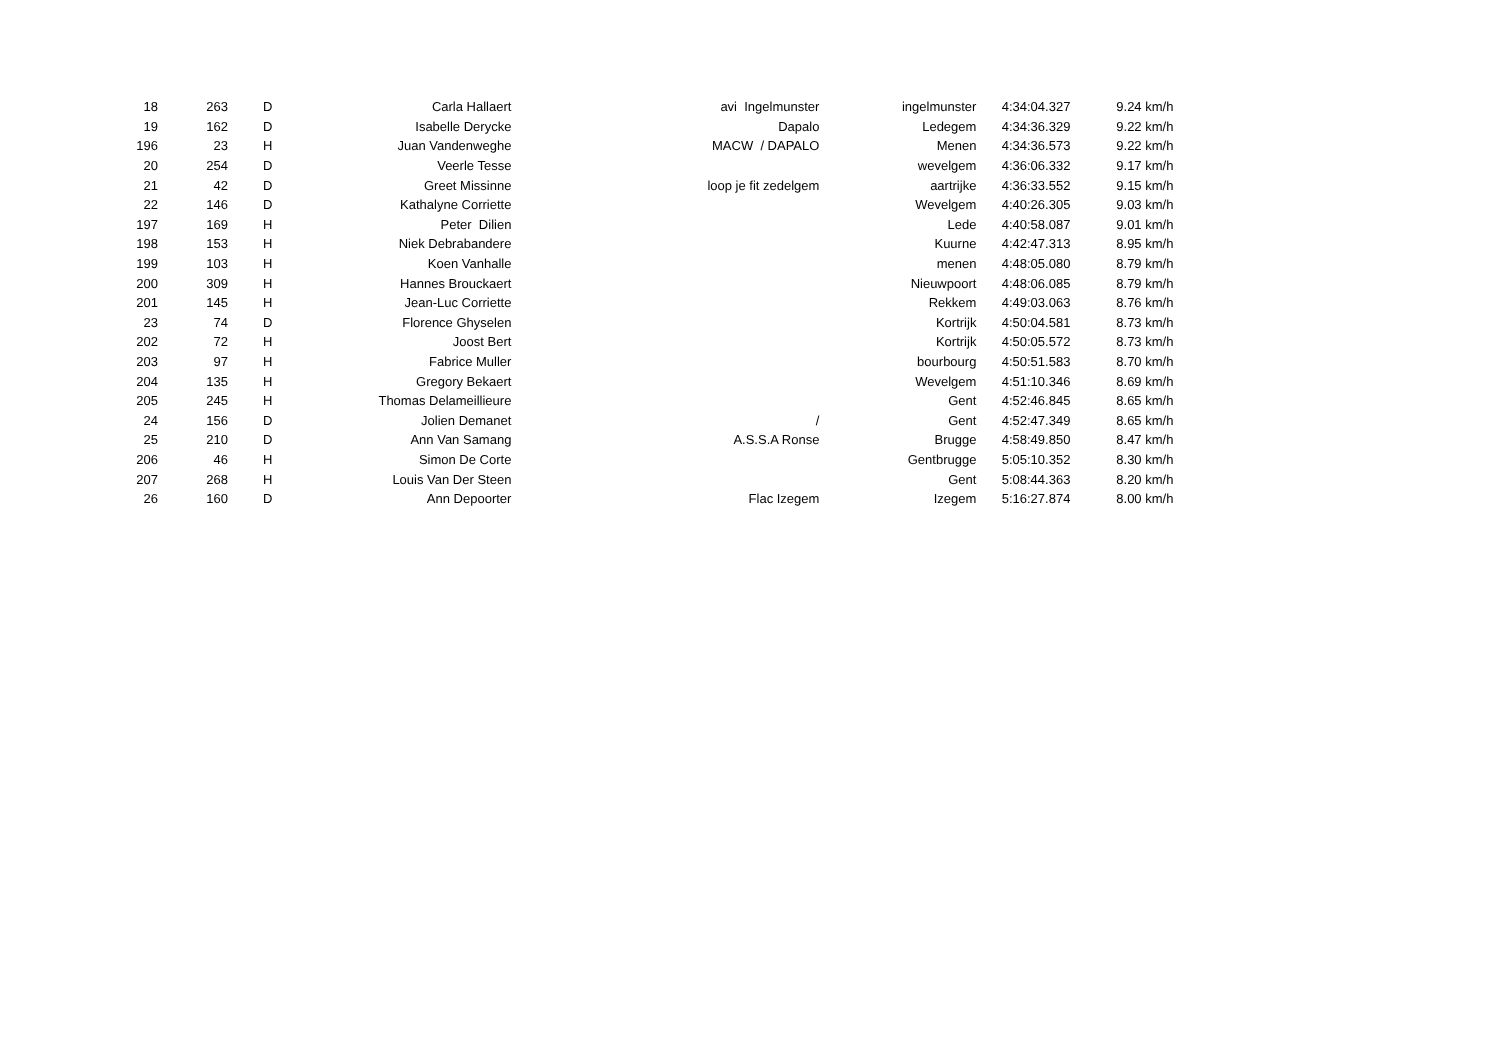| 18 | 263 | D | Carla Hallaert | avi Ingelmunster | ingelmunster | 4:34:04.327 | 9.24 km/h |
| 19 | 162 | D | Isabelle Derycke | Dapalo | Ledegem | 4:34:36.329 | 9.22 km/h |
| 196 | 23 | H | Juan Vandenweghe | MACW / DAPALO | Menen | 4:34:36.573 | 9.22 km/h |
| 20 | 254 | D | Veerle Tesse | | wevelgem | 4:36:06.332 | 9.17 km/h |
| 21 | 42 | D | Greet Missinne | loop je fit zedelgem | aartrijke | 4:36:33.552 | 9.15 km/h |
| 22 | 146 | D | Kathalyne Corriette | | Wevelgem | 4:40:26.305 | 9.03 km/h |
| 197 | 169 | H | Peter Dilien | | Lede | 4:40:58.087 | 9.01 km/h |
| 198 | 153 | H | Niek Debrabandere | | Kuurne | 4:42:47.313 | 8.95 km/h |
| 199 | 103 | H | Koen Vanhalle | | menen | 4:48:05.080 | 8.79 km/h |
| 200 | 309 | H | Hannes Brouckaert | | Nieuwpoort | 4:48:06.085 | 8.79 km/h |
| 201 | 145 | H | Jean-Luc Corriette | | Rekkem | 4:49:03.063 | 8.76 km/h |
| 23 | 74 | D | Florence Ghyselen | | Kortrijk | 4:50:04.581 | 8.73 km/h |
| 202 | 72 | H | Joost Bert | | Kortrijk | 4:50:05.572 | 8.73 km/h |
| 203 | 97 | H | Fabrice Muller | | bourbourg | 4:50:51.583 | 8.70 km/h |
| 204 | 135 | H | Gregory Bekaert | | Wevelgem | 4:51:10.346 | 8.69 km/h |
| 205 | 245 | H | Thomas Delameillieure | | Gent | 4:52:46.845 | 8.65 km/h |
| 24 | 156 | D | Jolien Demanet | / | Gent | 4:52:47.349 | 8.65 km/h |
| 25 | 210 | D | Ann Van Samang | A.S.S.A Ronse | Brugge | 4:58:49.850 | 8.47 km/h |
| 206 | 46 | H | Simon De Corte | | Gentbrugge | 5:05:10.352 | 8.30 km/h |
| 207 | 268 | H | Louis Van Der Steen | | Gent | 5:08:44.363 | 8.20 km/h |
| 26 | 160 | D | Ann Depoorter | Flac Izegem | Izegem | 5:16:27.874 | 8.00 km/h |